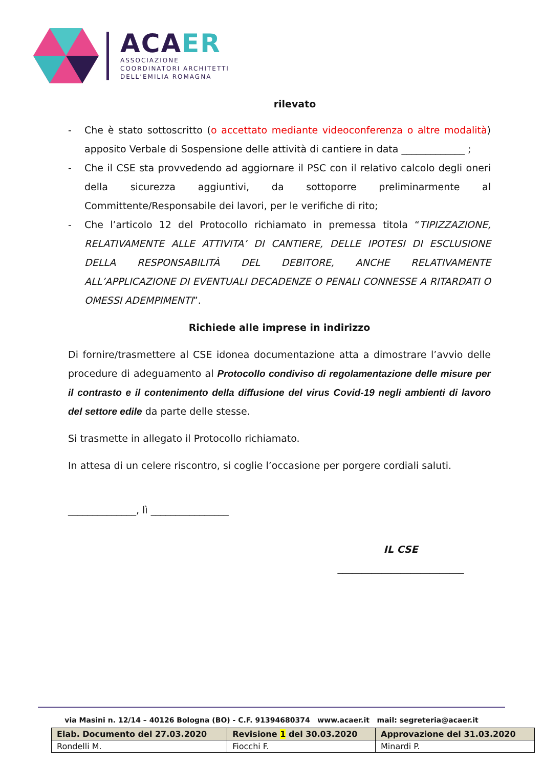ACAER
ASSOCIAZIONE
COORDINATORI ARCHITETTI
DELL’EMILIA ROMAGNA
rilevato
- Che è stato sottoscritto (o accettato mediante videoconferenza o altre modalità) apposito Verbale di Sospensione delle attività di cantiere in data _____________ ;
- Che il CSE sta provvedendo ad aggiornare il PSC con il relativo calcolo degli oneri della sicurezza aggiuntivi, da sottoporre preliminarmente al Committente/Responsabile dei lavori, per le verifiche di rito;
- Che l’articolo 12 del Protocollo richiamato in premessa titola “TIPIZZAZIONE, RELATIVAMENTE ALLE ATTIVITA’ DI CANTIERE, DELLE IPOTESI DI ESCLUSIONE DELLA RESPONSABILITÀ DEL DEBITORE, ANCHE RELATIVAMENTE ALL’APPLICAZIONE DI EVENTUALI DECADENZE O PENALI CONNESSE A RITARDATI O OMESSI ADEMPIMENTI”.
Richiede alle imprese in indirizzo
Di fornire/trasmettere al CSE idonea documentazione atta a dimostrare l’avvio delle procedure di adeguamento al Protocollo condiviso di regolamentazione delle misure per il contrasto e il contenimento della diffusione del virus Covid-19 negli ambienti di lavoro del settore edile da parte delle stesse.
Si trasmette in allegato il Protocollo richiamato.
In attesa di un celere riscontro, si coglie l’occasione per porgere cordiali saluti.
______________, lì ________________
IL CSE
__________________________
via Masini n. 12/14 – 40126 Bologna (BO) - C.F. 91394680374 www.acaer.it mail: segreteria@acaer.it
| Elab. Documento del 27.03.2020 | Revisione 1 del 30.03.2020 | Approvazione del 31.03.2020 |
| --- | --- | --- |
| Rondelli M. | Fiocchi F. | Minardi P. |